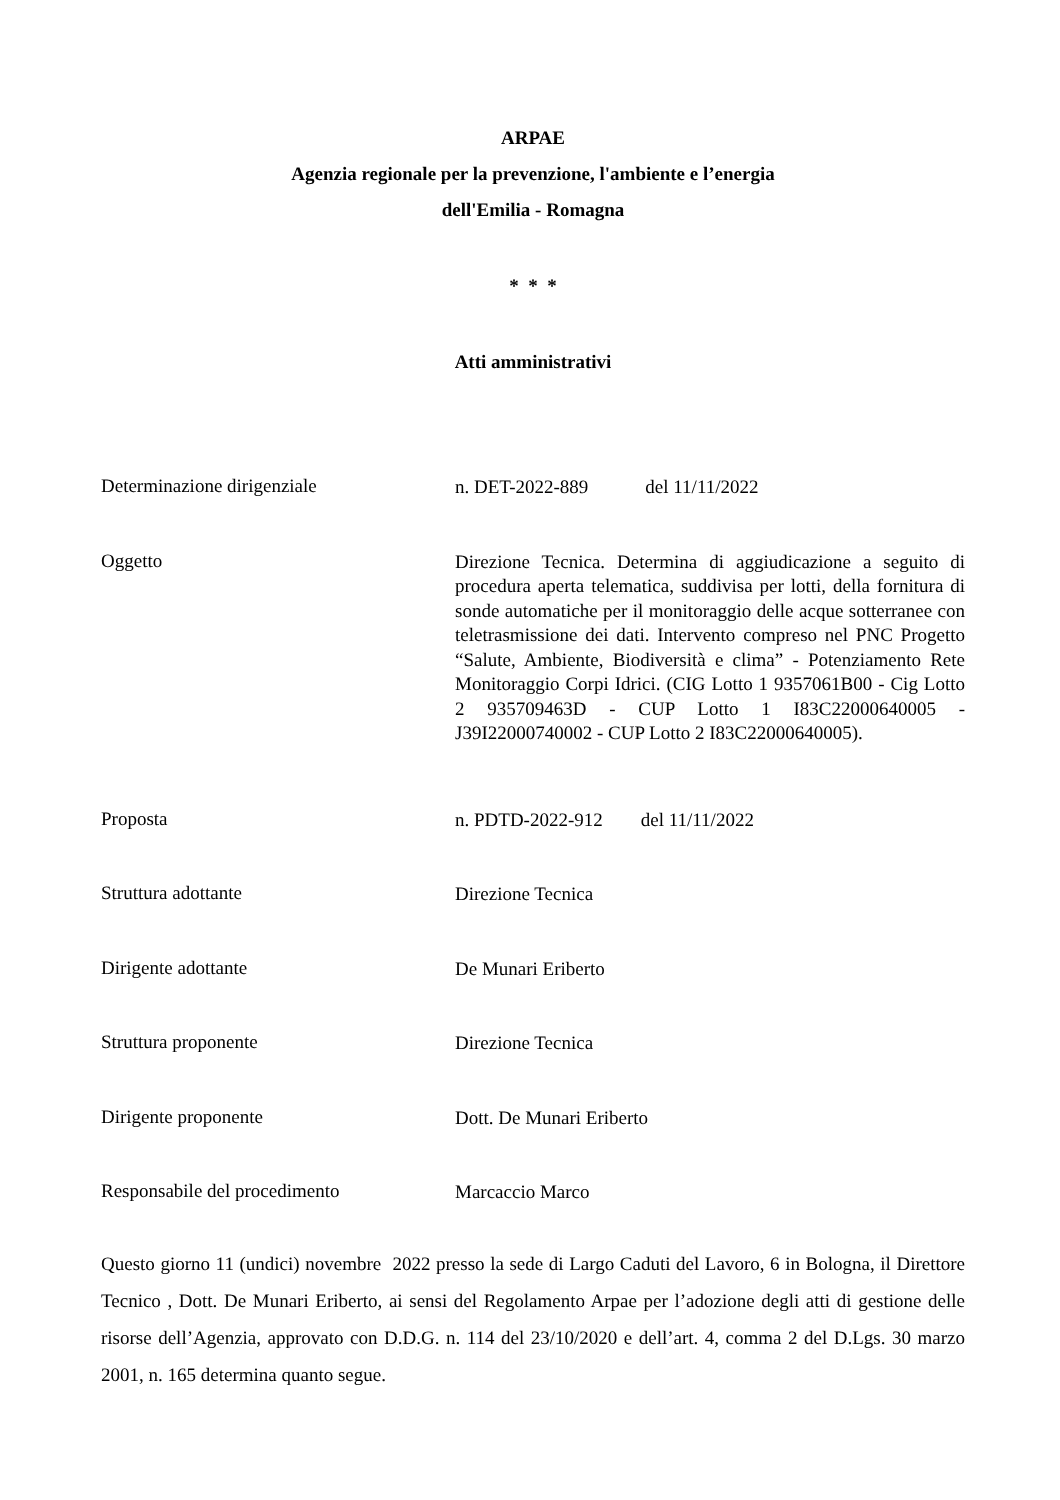ARPAE
Agenzia regionale per la prevenzione, l'ambiente e l’energia
dell'Emilia - Romagna
* * *
Atti amministrativi
Determinazione dirigenziale
n. DET-2022-889 del 11/11/2022
Oggetto
Direzione Tecnica. Determina di aggiudicazione a seguito di procedura aperta telematica, suddivisa per lotti, della fornitura di sonde automatiche per il monitoraggio delle acque sotterranee con teletrasmissione dei dati. Intervento compreso nel PNC Progetto “Salute, Ambiente, Biodiversità e clima” - Potenziamento Rete Monitoraggio Corpi Idrici. (CIG Lotto 1 9357061B00 - Cig Lotto 2 935709463D - CUP Lotto 1 I83C22000640005 - J39I22000740002 - CUP Lotto 2 I83C22000640005).
Proposta
n. PDTD-2022-912 del 11/11/2022
Struttura adottante
Direzione Tecnica
Dirigente adottante
De Munari Eriberto
Struttura proponente
Direzione Tecnica
Dirigente proponente
Dott. De Munari Eriberto
Responsabile del procedimento
Marcaccio Marco
Questo giorno 11 (undici) novembre 2022 presso la sede di Largo Caduti del Lavoro, 6 in Bologna, il Direttore Tecnico , Dott. De Munari Eriberto, ai sensi del Regolamento Arpae per l’adozione degli atti di gestione delle risorse dell’Agenzia, approvato con D.D.G. n. 114 del 23/10/2020 e dell’art. 4, comma 2 del D.Lgs. 30 marzo 2001, n. 165 determina quanto segue.